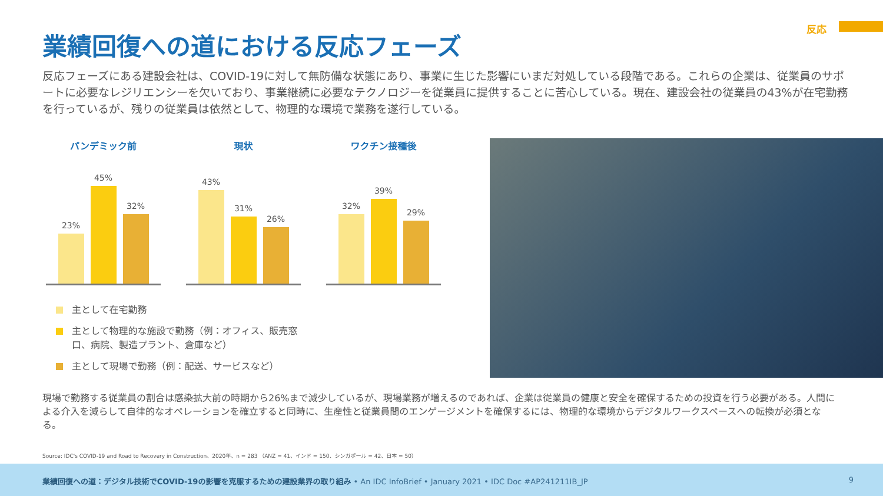反応
業績回復への道における反応フェーズ
反応フェーズにある建設会社は、COVID-19に対して無防備な状態にあり、事業に生じた影響にいまだ対処している段階である。これらの企業は、従業員のサポートに必要なレジリエンシーを欠いており、事業継続に必要なテクノロジーを従業員に提供することに苦心している。現在、建設会社の従業員の43%が在宅勤務を行っているが、残りの従業員は依然として、物理的な環境で業務を遂行している。
パンデミック前
23%
45%
32%
現状
43%
31%
26%
ワクチン接種後
32%
39%
29%
主として在宅勤務
主として物理的な施設で勤務（例：オフィス、販売窓口、病院、製造プラント、倉庫など）
主として現場で勤務（例：配送、サービスなど）
現場で勤務する従業員の割合は感染拡大前の時期から26%まで減少しているが、現場業務が増えるのであれば、企業は従業員の健康と安全を確保するための投資を行う必要がある。人間による介入を減らして自律的なオペレーションを確立すると同時に、生産性と従業員間のエンゲージメントを確保するには、物理的な環境からデジタルワークスペースへの転換が必須となる。
Source: IDC's COVID-19 and Road to Recovery in Construction、2020年、n = 283 （ANZ = 41、インド = 150、シンガポール = 42、日本 = 50）
業績回復への道：デジタル技術でCOVID-19の影響を克服するための建設業界の取り組み • An IDC InfoBrief • January 2021 • IDC Doc #AP241211IB_JP
9